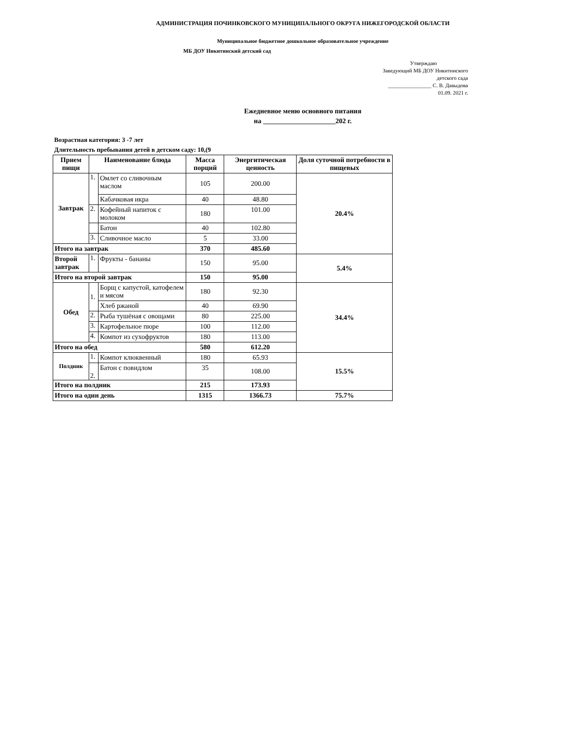АДМИНИСТРАЦИЯ ПОЧИНКОВСКОГО МУНИЦИПАЛЬНОГО ОКРУГА НИЖЕГОРОДСКОЙ ОБЛАСТИ
Муниципальное бюджетное дошкольное образовательное учреждение
МБ ДОУ Никитинский детский сад
Утверждаю
Заведующий МБ ДОУ Никитинского
детского сада
________________ С. В. Давыдова
01.09. 2021 г.
Ежедневное меню основного питания
на _____________________202 г.
Возрастная категория: 3 -7 лет
Длительность пребывания детей в детском саду: 10,(9
| Прием пищи | Наименование блюда | | Масса порций | Энергитическая ценность | Доля суточной потребности в пищевых |
| --- | --- | --- | --- | --- | --- |
| Завтрак | 1. | Омлет со сливочным маслом | 105 | 200.00 | 20.4% |
| | | Кабачковая икра | 40 | 48.80 | |
| | 2. | Кофейный напиток с молоком | 180 | 101.00 | |
| | | Батон | 40 | 102.80 | |
| | 3. | Сливочное масло | 5 | 33.00 | |
| Итого на завтрак | | | 370 | 485.60 | |
| Второй завтрак | 1. | Фрукты - бананы | 150 | 95.00 | 5.4% |
| Итого на второй завтрак | | | 150 | 95.00 | |
| Обед | 1. | Борщ с капустой, катофелем и мясом | 180 | 92.30 | 34.4% |
| | | Хлеб ржаной | 40 | 69.90 | |
| | 2. | Рыба тушёная с овощами | 80 | 225.00 | |
| | 3. | Картофельное пюре | 100 | 112.00 | |
| | 4. | Компот из сухофруктов | 180 | 113.00 | |
| Итого на обед | | | 580 | 612.20 | |
| Полдник | 1. | Компот клюквенный | 180 | 65.93 | 15.5% |
| | 2. | Батон с повидлом | 35 | 108.00 | |
| Итого на полдник | | | 215 | 173.93 | |
| Итого на один день | | | 1315 | 1366.73 | 75.7% |